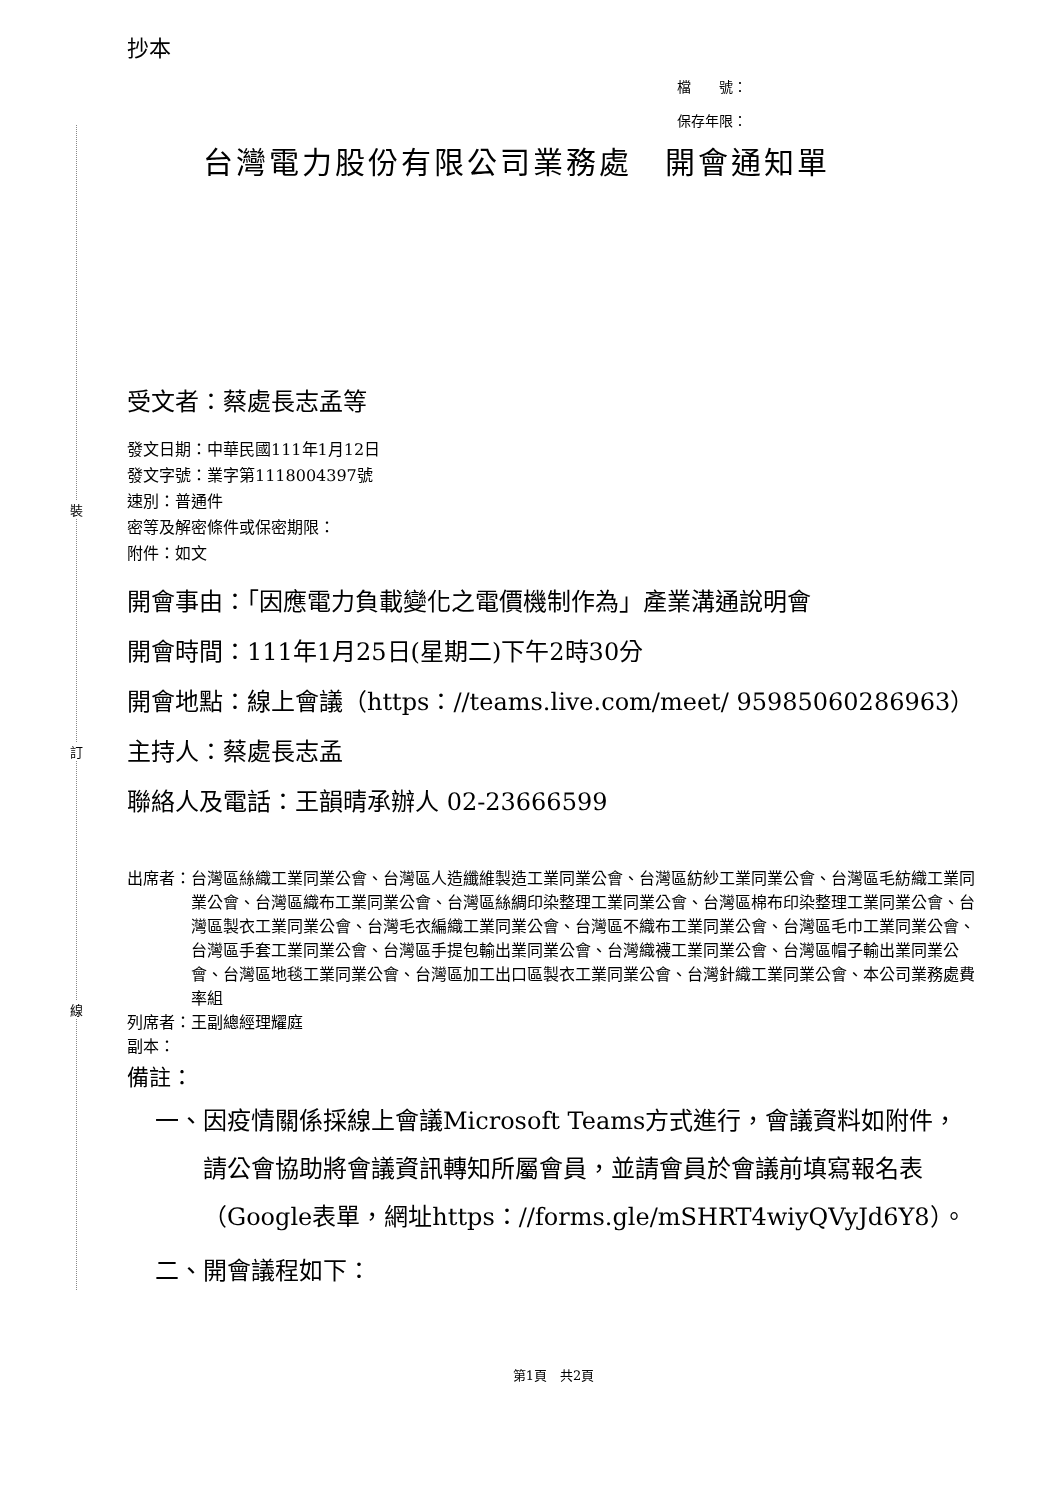裝
訂
線
抄本
檔　　號：
保存年限：
台灣電力股份有限公司業務處　開會通知單
受文者：蔡處長志孟等
發文日期：中華民國111年1月12日
發文字號：業字第1118004397號
速別：普通件
密等及解密條件或保密期限：
附件：如文
開會事由：「因應電力負載變化之電價機制作為」產業溝通說明會
開會時間：111年1月25日(星期二)下午2時30分
開會地點： 線上會議（https：//teams.live.com/meet/ 95985060286963）
主持人：蔡處長志孟
聯絡人及電話：王韻晴承辦人 02-23666599
出席者： 台灣區絲織工業同業公會、台灣區人造纖維製造工業同業公會、台灣區紡紗工業同業公會、台灣區毛紡織工業同業公會、台灣區織布工業同業公會、台灣區絲綢印染整理工業同業公會、台灣區棉布印染整理工業同業公會、台灣區製衣工業同業公會、台灣毛衣編織工業同業公會、台灣區不織布工業同業公會、台灣區毛巾工業同業公會、台灣區手套工業同業公會、台灣區手提包輸出業同業公會、台灣織襪工業同業公會、台灣區帽子輸出業同業公會、台灣區地毯工業同業公會、台灣區加工出口區製衣工業同業公會、台灣針織工業同業公會、本公司業務處費率組
列席者：王副總經理耀庭
副本：
備註：
一、 因疫情關係採線上會議Microsoft Teams方式進行，會議資料如附件，請公會協助將會議資訊轉知所屬會員，並請會員於會議前填寫報名表（Google表單，網址https：//forms.gle/mSHRT4wiyQVyJd6Y8）。
二、 開會議程如下：
第1頁　共2頁